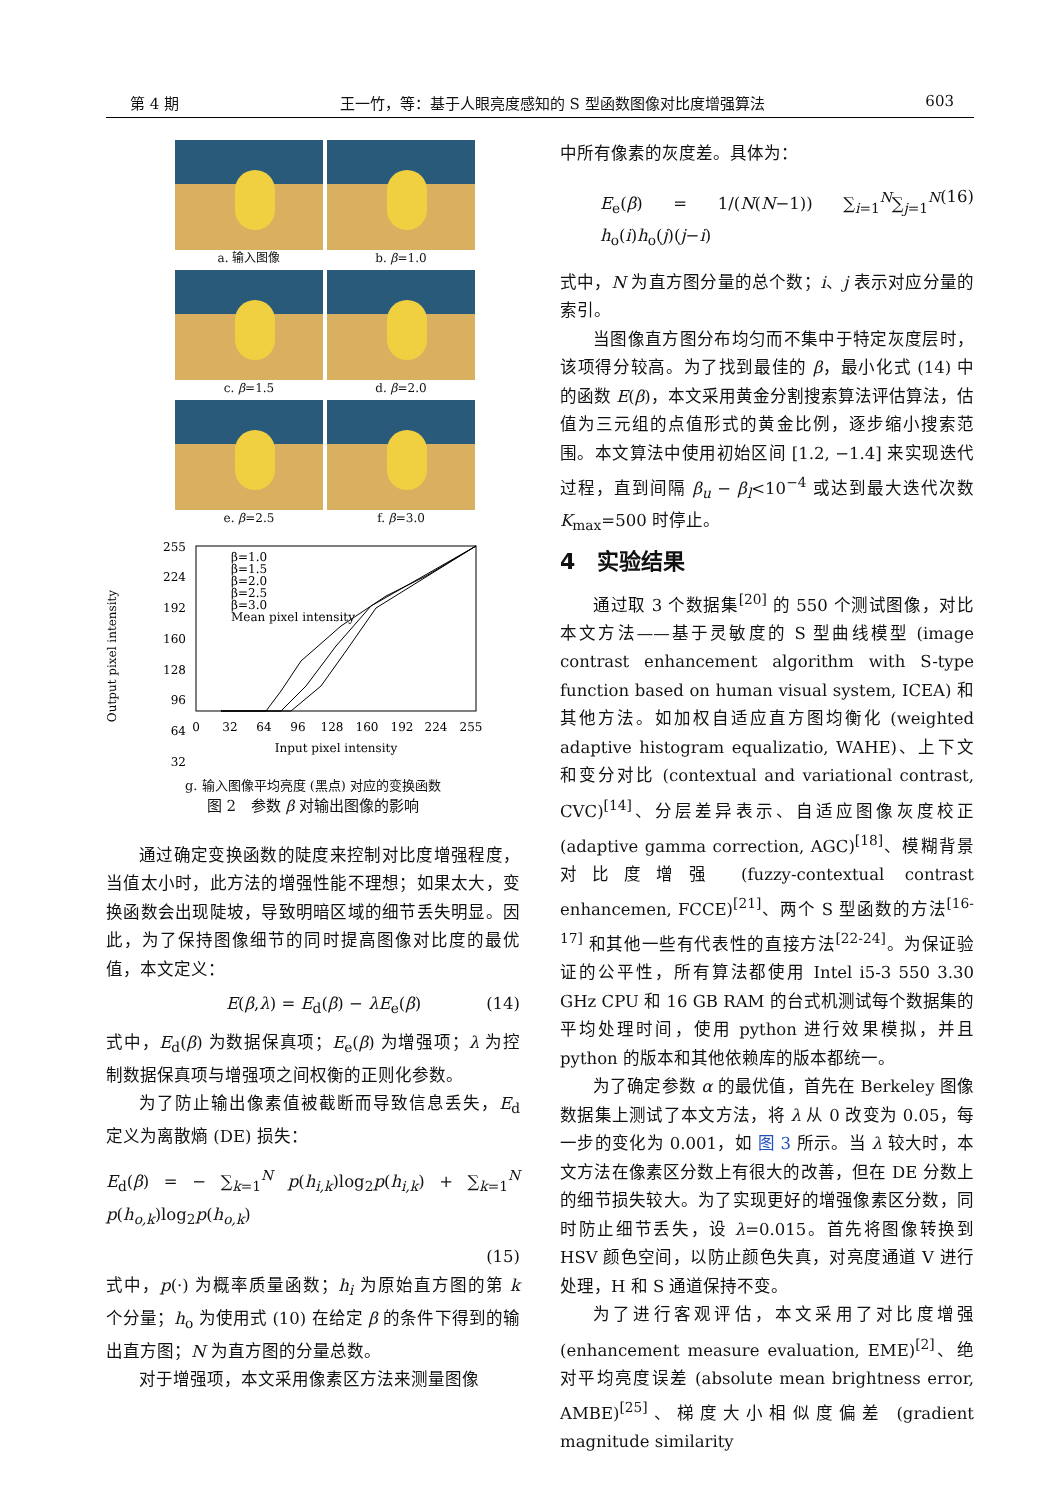第 4 期 王一竹，等：基于人眼亮度感知的 S 型函数图像对比度增强算法 603
a. 输入图像
b. β=1.0
c. β=1.5
d. β=2.0
e. β=2.5
f. β=3.0
Output pixel intensity
255
224
192
160
128
96
64
32
0
32
64
96
128
160
192
224
255
Input pixel intensity
β=1.0
β=1.5
β=2.0
β=2.5
β=3.0
Mean pixel intensity
g. 输入图像平均亮度 (黑点) 对应的变换函数
图 2　参数 β 对输出图像的影响
通过确定变换函数的陡度来控制对比度增强程度，当值太小时，此方法的增强性能不理想；如果太大，变换函数会出现陡坡，导致明暗区域的细节丢失明显。因此，为了保持图像细节的同时提高图像对比度的最优值，本文定义：
E(β,λ) = E<sub>d</sub>(β) − λE<sub>e</sub>(β) (14)
式中，E<sub>d</sub>(β) 为数据保真项；E<sub>e</sub>(β) 为增强项；λ 为控制数据保真项与增强项之间权衡的正则化参数。
为了防止输出像素值被截断而导致信息丢失，E<sub>d</sub> 定义为离散熵 (DE) 损失：
E<sub>d</sub>(β) = − ∑<sub>k=1</sub><sup>N</sup> p(h<sub>i,k</sub>)log<sub>2</sub>p(h<sub>i,k</sub>) + ∑<sub>k=1</sub><sup>N</sup> p(h<sub>o,k</sub>)log<sub>2</sub>p(h<sub>o,k</sub>)
(15)
式中，p(·) 为概率质量函数；h<sub>i</sub> 为原始直方图的第 k 个分量；h<sub>o</sub> 为使用式 (10) 在给定 β 的条件下得到的输出直方图；N 为直方图的分量总数。
对于增强项，本文采用像素区方法来测量图像
中所有像素的灰度差。具体为：
E<sub>e</sub>(β) = 1/(N(N−1)) ∑<sub>i=1</sub><sup>N</sup>∑<sub>j=1</sub><sup>N</sup> h<sub>o</sub>(i)h<sub>o</sub>(j)(j−i) (16)
式中，N 为直方图分量的总个数；i、j 表示对应分量的索引。
当图像直方图分布均匀而不集中于特定灰度层时，该项得分较高。为了找到最佳的 β，最小化式 (14) 中的函数 E(β)，本文采用黄金分割搜索算法评估算法，估值为三元组的点值形式的黄金比例，逐步缩小搜索范围。本文算法中使用初始区间 [1.2, −1.4] 来实现迭代过程，直到间隔 β<sub>u</sub> − β<sub>l</sub><10<sup>−4</sup> 或达到最大迭代次数 K<sub>max</sub>=500 时停止。
4　实验结果
通过取 3 个数据集<sup>[20]</sup> 的 550 个测试图像，对比本文方法——基于灵敏度的 S 型曲线模型 (image contrast enhancement algorithm with S-type function based on human visual system, ICEA) 和其他方法。如加权自适应直方图均衡化 (weighted adaptive histogram equalizatio, WAHE)、上下文和变分对比 (contextual and variational contrast, CVC)<sup>[14]</sup>、分层差异表示、自适应图像灰度校正 (adaptive gamma correction, AGC)<sup>[18]</sup>、模糊背景对比度增强 (fuzzy-contextual contrast enhancemen, FCCE)<sup>[21]</sup>、两个 S 型函数的方法<sup>[16-17]</sup> 和其他一些有代表性的直接方法<sup>[22-24]</sup>。为保证验证的公平性，所有算法都使用 Intel i5-3 550 3.30 GHz CPU 和 16 GB RAM 的台式机测试每个数据集的平均处理时间，使用 python 进行效果模拟，并且 python 的版本和其他依赖库的版本都统一。
为了确定参数 α 的最优值，首先在 Berkeley 图像数据集上测试了本文方法，将 λ 从 0 改变为 0.05，每一步的变化为 0.001，如 图 3 所示。当 λ 较大时，本文方法在像素区分数上有很大的改善，但在 DE 分数上的细节损失较大。为了实现更好的增强像素区分数，同时防止细节丢失，设 λ=0.015。首先将图像转换到 HSV 颜色空间，以防止颜色失真，对亮度通道 V 进行处理，H 和 S 通道保持不变。
为了进行客观评估，本文采用了对比度增强 (enhancement measure evaluation, EME)<sup>[2]</sup>、绝对平均亮度误差 (absolute mean brightness error, AMBE)<sup>[25]</sup>、梯度大小相似度偏差 (gradient magnitude similarity